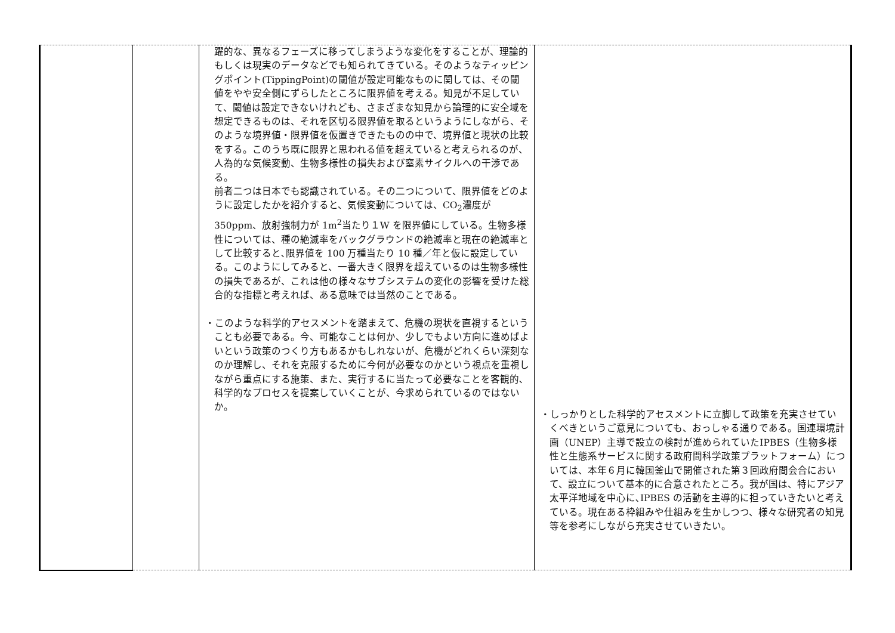| | | 躍的な、異なるフェーズに移ってしまうような変化をすることが、理論的もしくは現実のデータなどでも知られてきている。そのようなティッピングポイント(TippingPoint)の閾値が設定可能なものに関しては、その閾値をやや安全側にずらしたところに限界値を考える。知見が不足していて、閾値は設定できないけれども、さまざまな知見から論理的に安全域を想定できるものは、それを区切る限界値を取るというようにしながら、そのような境界値・限界値を仮置きできたものの中で、境界値と現状の比較をする。このうち既に限界と思われる値を超えていると考えられるのが、人為的な気候変動、生物多様性の損失および窒素サイクルへの干渉である。 前者二つは日本でも認識されている。その二つについて、限界値をどのように設定したかを紹介すると、気候変動については、CO<sub>2</sub>濃度が 350ppm、放射強制力が 1m<sup>2</sup>当たり１W を限界値にしている。生物多様性については、種の絶滅率をバックグラウンドの絶滅率と現在の絶滅率として比較すると､限界値を 100 万種当たり 10 種／年と仮に設定している。このようにしてみると、一番大きく限界を超えているのは生物多様性の損失であるが、これは他の様々なサブシステムの変化の影響を受けた総合的な指標と考えれば、ある意味では当然のことである。 ・このような科学的アセスメントを踏まえて、危機の現状を直視するということも必要である。今、可能なことは何か、少しでもよい方向に進めばよいという政策のつくり方もあるかもしれないが、危機がどれくらい深刻なのか理解し、それを克服するために今何が必要なのかという視点を重視しながら重点にする施策、また、実行するに当たって必要なことを客観的､科学的なプロセスを提案していくことが、今求められているのではないか。 | ・しっかりとした科学的アセスメントに立脚して政策を充実させていくべきというご意見についても、おっしゃる通りである。国連環境計画（UNEP）主導で設立の検討が進められていたIPBES（生物多様性と生態系サービスに関する政府間科学政策プラットフォーム）については、本年６月に韓国釜山で開催された第３回政府間会合において、設立について基本的に合意されたところ。我が国は、特にアジア太平洋地域を中心に､IPBES の活動を主導的に担っていきたいと考えている。現在ある枠組みや仕組みを生かしつつ、様々な研究者の知見等を参考にしながら充実させていきたい。 |